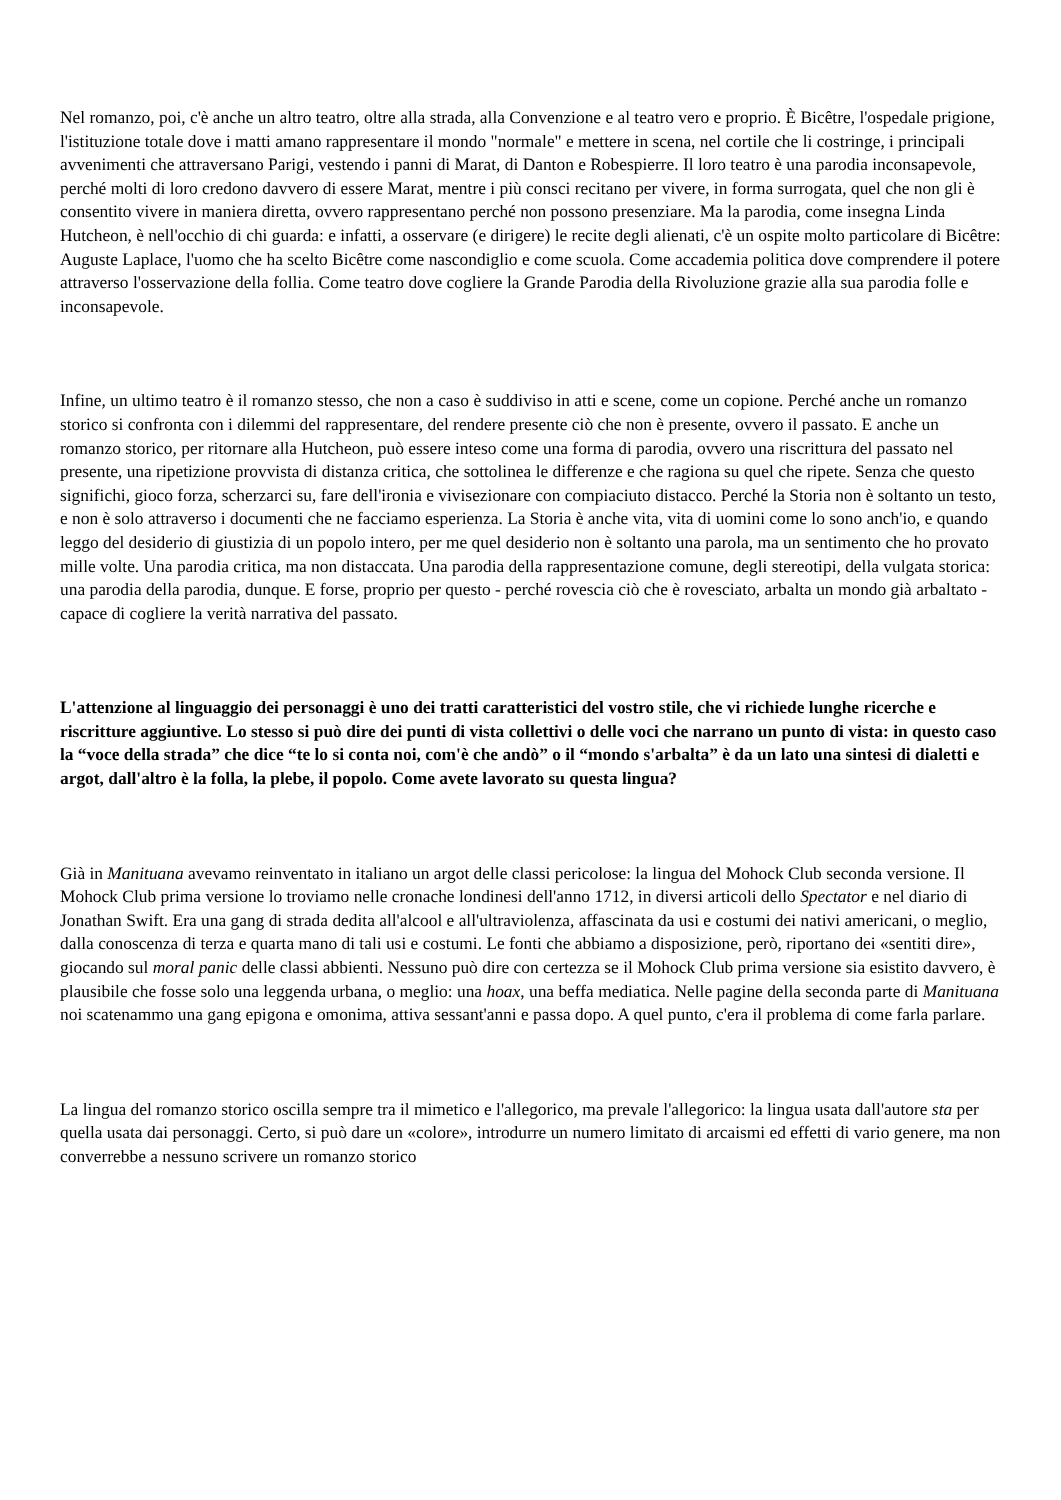Nel romanzo, poi, c'è anche un altro teatro, oltre alla strada, alla Convenzione e al teatro vero e proprio. È Bicêtre, l'ospedale prigione, l'istituzione totale dove i matti amano rappresentare il mondo "normale" e mettere in scena, nel cortile che li costringe, i principali avvenimenti che attraversano Parigi, vestendo i panni di Marat, di Danton e Robespierre. Il loro teatro è una parodia inconsapevole, perché molti di loro credono davvero di essere Marat, mentre i più consci recitano per vivere, in forma surrogata, quel che non gli è consentito vivere in maniera diretta, ovvero rappresentano perché non possono presenziare. Ma la parodia, come insegna Linda Hutcheon, è nell'occhio di chi guarda: e infatti, a osservare (e dirigere) le recite degli alienati, c'è un ospite molto particolare di Bicêtre: Auguste Laplace, l'uomo che ha scelto Bicêtre come nascondiglio e come scuola. Come accademia politica dove comprendere il potere attraverso l'osservazione della follia. Come teatro dove cogliere la Grande Parodia della Rivoluzione grazie alla sua parodia folle e inconsapevole.
Infine, un ultimo teatro è il romanzo stesso, che non a caso è suddiviso in atti e scene, come un copione. Perché anche un romanzo storico si confronta con i dilemmi del rappresentare, del rendere presente ciò che non è presente, ovvero il passato. E anche un romanzo storico, per ritornare alla Hutcheon, può essere inteso come una forma di parodia, ovvero una riscrittura del passato nel presente, una ripetizione provvista di distanza critica, che sottolinea le differenze e che ragiona su quel che ripete. Senza che questo significhi, gioco forza, scherzarci su, fare dell'ironia e vivisezionare con compiaciuto distacco. Perché la Storia non è soltanto un testo, e non è solo attraverso i documenti che ne facciamo esperienza. La Storia è anche vita, vita di uomini come lo sono anch'io, e quando leggo del desiderio di giustizia di un popolo intero, per me quel desiderio non è soltanto una parola, ma un sentimento che ho provato mille volte. Una parodia critica, ma non distaccata. Una parodia della rappresentazione comune, degli stereotipi, della vulgata storica: una parodia della parodia, dunque. E forse, proprio per questo - perché rovescia ciò che è rovesciato, arbalta un mondo già arbaltato - capace di cogliere la verità narrativa del passato.
L'attenzione al linguaggio dei personaggi è uno dei tratti caratteristici del vostro stile, che vi richiede lunghe ricerche e riscritture aggiuntive. Lo stesso si può dire dei punti di vista collettivi o delle voci che narrano un punto di vista: in questo caso la “voce della strada” che dice “te lo si conta noi, com'è che andò” o il “mondo s'arbalta” è da un lato una sintesi di dialetti e argot, dall'altro è la folla, la plebe, il popolo. Come avete lavorato su questa lingua?
Già in Manituana avevamo reinventato in italiano un argot delle classi pericolose: la lingua del Mohock Club seconda versione. Il Mohock Club prima versione lo troviamo nelle cronache londinesi dell'anno 1712, in diversi articoli dello Spectator e nel diario di Jonathan Swift. Era una gang di strada dedita all'alcool e all'ultraviolenza, affascinata da usi e costumi dei nativi americani, o meglio, dalla conoscenza di terza e quarta mano di tali usi e costumi. Le fonti che abbiamo a disposizione, però, riportano dei «sentiti dire», giocando sul moral panic delle classi abbienti. Nessuno può dire con certezza se il Mohock Club prima versione sia esistito davvero, è plausibile che fosse solo una leggenda urbana, o meglio: una hoax, una beffa mediatica. Nelle pagine della seconda parte di Manituana noi scatenammo una gang epigona e omonima, attiva sessant'anni e passa dopo. A quel punto, c'era il problema di come farla parlare.
La lingua del romanzo storico oscilla sempre tra il mimetico e l'allegorico, ma prevale l'allegorico: la lingua usata dall'autore sta per quella usata dai personaggi. Certo, si può dare un «colore», introdurre un numero limitato di arcaismi ed effetti di vario genere, ma non converrebbe a nessuno scrivere un romanzo storico